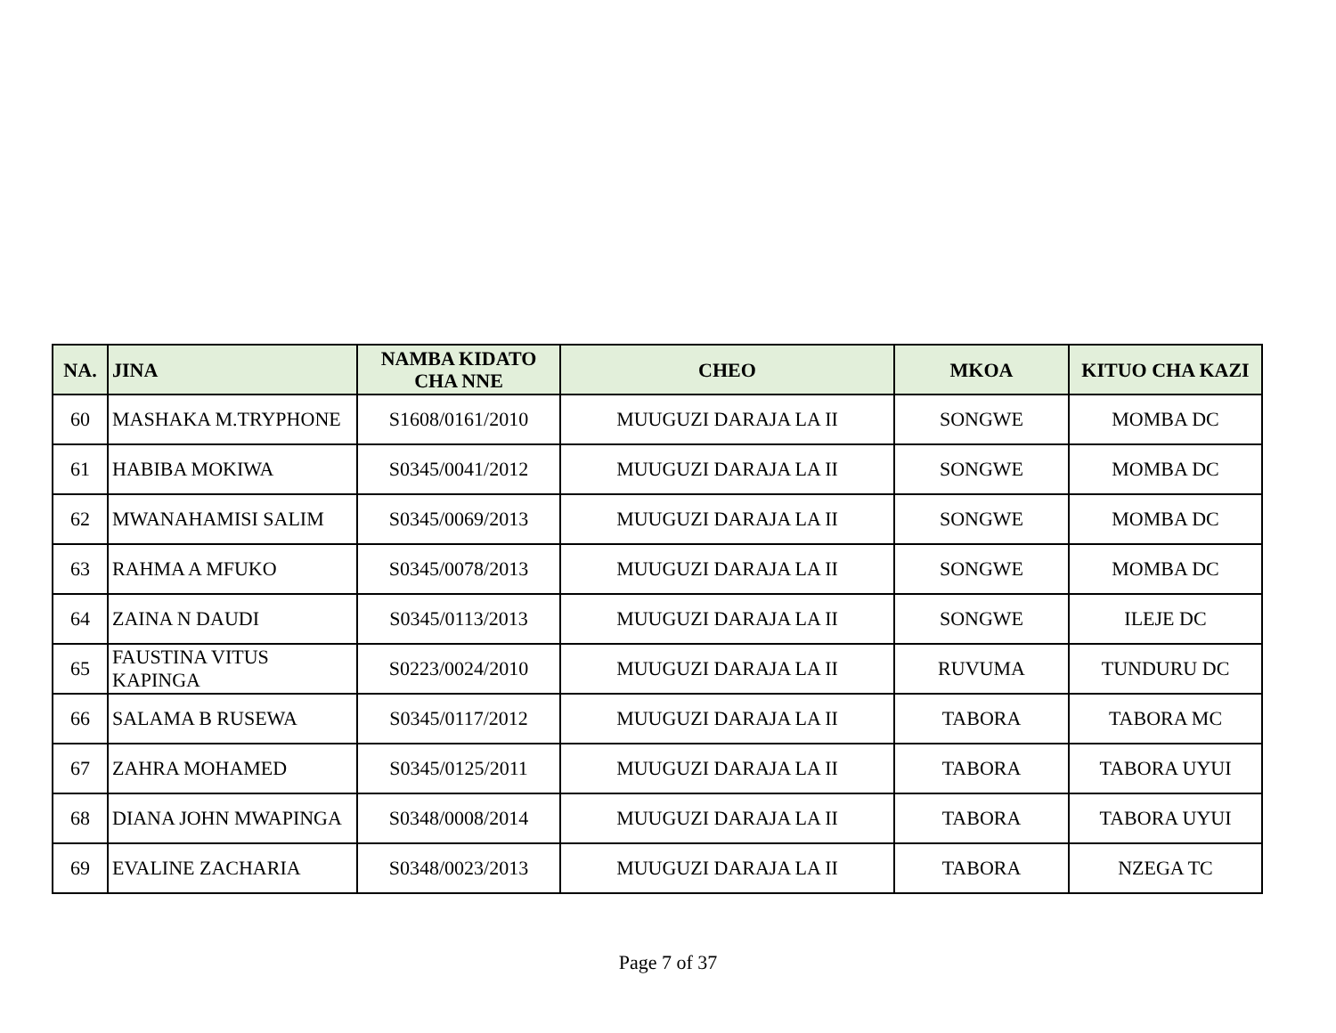| NA. | JINA | NAMBA KIDATO CHA NNE | CHEO | MKOA | KITUO CHA KAZI |
| --- | --- | --- | --- | --- | --- |
| 60 | MASHAKA M.TRYPHONE | S1608/0161/2010 | MUUGUZI DARAJA LA II | SONGWE | MOMBA DC |
| 61 | HABIBA MOKIWA | S0345/0041/2012 | MUUGUZI DARAJA LA II | SONGWE | MOMBA DC |
| 62 | MWANAHAMISI SALIM | S0345/0069/2013 | MUUGUZI DARAJA LA II | SONGWE | MOMBA DC |
| 63 | RAHMA A MFUKO | S0345/0078/2013 | MUUGUZI DARAJA LA II | SONGWE | MOMBA DC |
| 64 | ZAINA N DAUDI | S0345/0113/2013 | MUUGUZI DARAJA LA II | SONGWE | ILEJE DC |
| 65 | FAUSTINA VITUS KAPINGA | S0223/0024/2010 | MUUGUZI DARAJA LA II | RUVUMA | TUNDURU DC |
| 66 | SALAMA B RUSEWA | S0345/0117/2012 | MUUGUZI DARAJA LA II | TABORA | TABORA MC |
| 67 | ZAHRA MOHAMED | S0345/0125/2011 | MUUGUZI DARAJA LA II | TABORA | TABORA UYUI |
| 68 | DIANA JOHN MWAPINGA | S0348/0008/2014 | MUUGUZI DARAJA LA II | TABORA | TABORA UYUI |
| 69 | EVALINE ZACHARIA | S0348/0023/2013 | MUUGUZI DARAJA LA II | TABORA | NZEGA TC |
Page 7 of 37